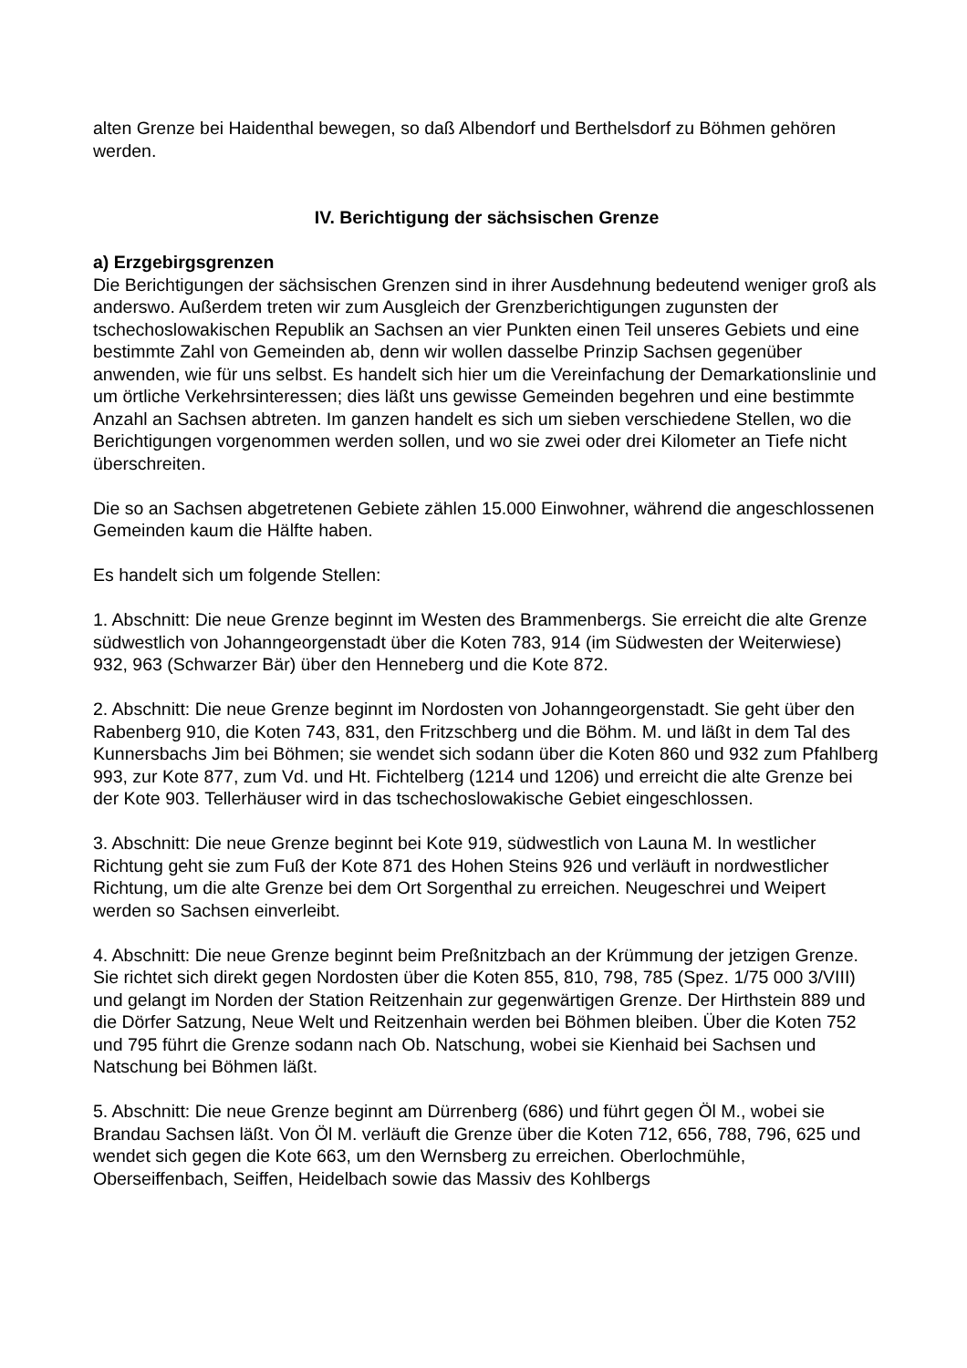alten Grenze bei Haidenthal bewegen, so daß Albendorf und Berthelsdorf zu Böhmen gehören werden.
IV. Berichtigung der sächsischen Grenze
a) Erzgebirgsgrenzen
Die Berichtigungen der sächsischen Grenzen sind in ihrer Ausdehnung bedeutend weniger groß als anderswo. Außerdem treten wir zum Ausgleich der Grenzberichtigungen zugunsten der tschechoslowakischen Republik an Sachsen an vier Punkten einen Teil unseres Gebiets und eine bestimmte Zahl von Gemeinden ab, denn wir wollen dasselbe Prinzip Sachsen gegenüber anwenden, wie für uns selbst. Es handelt sich hier um die Vereinfachung der Demarkationslinie und um örtliche Verkehrsinteressen; dies läßt uns gewisse Gemeinden begehren und eine bestimmte Anzahl an Sachsen abtreten. Im ganzen handelt es sich um sieben verschiedene Stellen, wo die Berichtigungen vorgenommen werden sollen, und wo sie zwei oder drei Kilometer an Tiefe nicht überschreiten.
Die so an Sachsen abgetretenen Gebiete zählen 15.000 Einwohner, während die angeschlossenen Gemeinden kaum die Hälfte haben.
Es handelt sich um folgende Stellen:
1. Abschnitt: Die neue Grenze beginnt im Westen des Brammenbergs. Sie erreicht die alte Grenze südwestlich von Johanngeorgenstadt über die Koten 783, 914 (im Südwesten der Weiterwiese) 932, 963 (Schwarzer Bär) über den Henneberg und die Kote 872.
2. Abschnitt: Die neue Grenze beginnt im Nordosten von Johanngeorgenstadt. Sie geht über den Rabenberg 910, die Koten 743, 831, den Fritzschberg und die Böhm. M. und läßt in dem Tal des Kunnersbachs Jim bei Böhmen; sie wendet sich sodann über die Koten 860 und 932 zum Pfahlberg 993, zur Kote 877, zum Vd. und Ht. Fichtelberg (1214 und 1206) und erreicht die alte Grenze bei der Kote 903. Tellerhäuser wird in das tschechoslowakische Gebiet eingeschlossen.
3. Abschnitt: Die neue Grenze beginnt bei Kote 919, südwestlich von Launa M. In westlicher Richtung geht sie zum Fuß der Kote 871 des Hohen Steins 926 und verläuft in nordwestlicher Richtung, um die alte Grenze bei dem Ort Sorgenthal zu erreichen. Neugeschrei und Weipert werden so Sachsen einverleibt.
4. Abschnitt: Die neue Grenze beginnt beim Preßnitzbach an der Krümmung der jetzigen Grenze. Sie richtet sich direkt gegen Nordosten über die Koten 855, 810, 798, 785 (Spez. 1/75 000 3/VIII) und gelangt im Norden der Station Reitzenhain zur gegenwärtigen Grenze. Der Hirthstein 889 und die Dörfer Satzung, Neue Welt und Reitzenhain werden bei Böhmen bleiben. Über die Koten 752 und 795 führt die Grenze sodann nach Ob. Natschung, wobei sie Kienhaid bei Sachsen und Natschung bei Böhmen läßt.
5. Abschnitt: Die neue Grenze beginnt am Dürrenberg (686) und führt gegen Öl M., wobei sie Brandau Sachsen läßt. Von Öl M. verläuft die Grenze über die Koten 712, 656, 788, 796, 625 und wendet sich gegen die Kote 663, um den Wernsberg zu erreichen. Oberlochmühle, Oberseiffenbach, Seiffen, Heidelbach sowie das Massiv des Kohlbergs